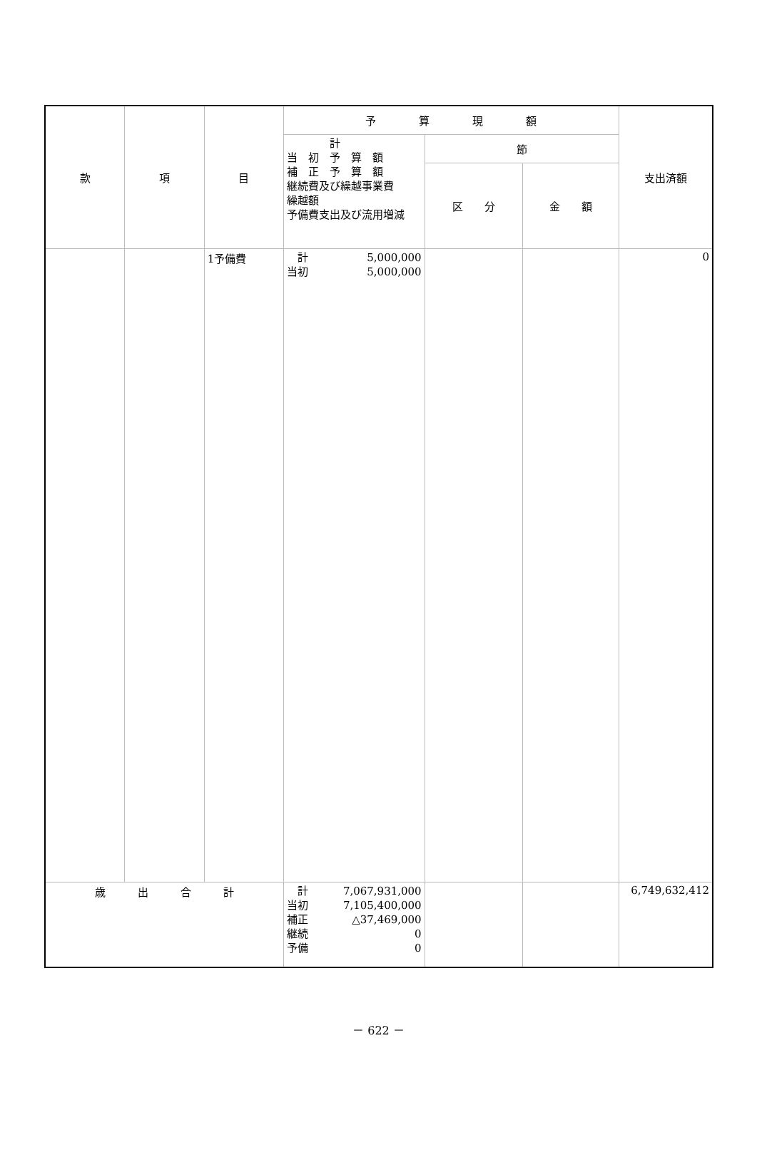| 款 | 項 | 目 | 予 算 現 額 | | | 支出済額 |
| --- | --- | --- | --- | --- | --- | --- |
| | | | 計 当 初 予 算 額 補 正 予 算 額 継続費及び繰越事業費 繰越額 予備費支出及び流用増減 | 節 | | |
| | | | | 区 分 | 金 額 | |
| | | 1予備費 | 計 5,000,000 当初 5,000,000 | | | 0 |
| 歳 出 合 計 | | | 計 7,067,931,000 当初 7,105,400,000 補正 △37,469,000 継続 0 予備 0 | | | 6,749,632,412 |
－ 622 －